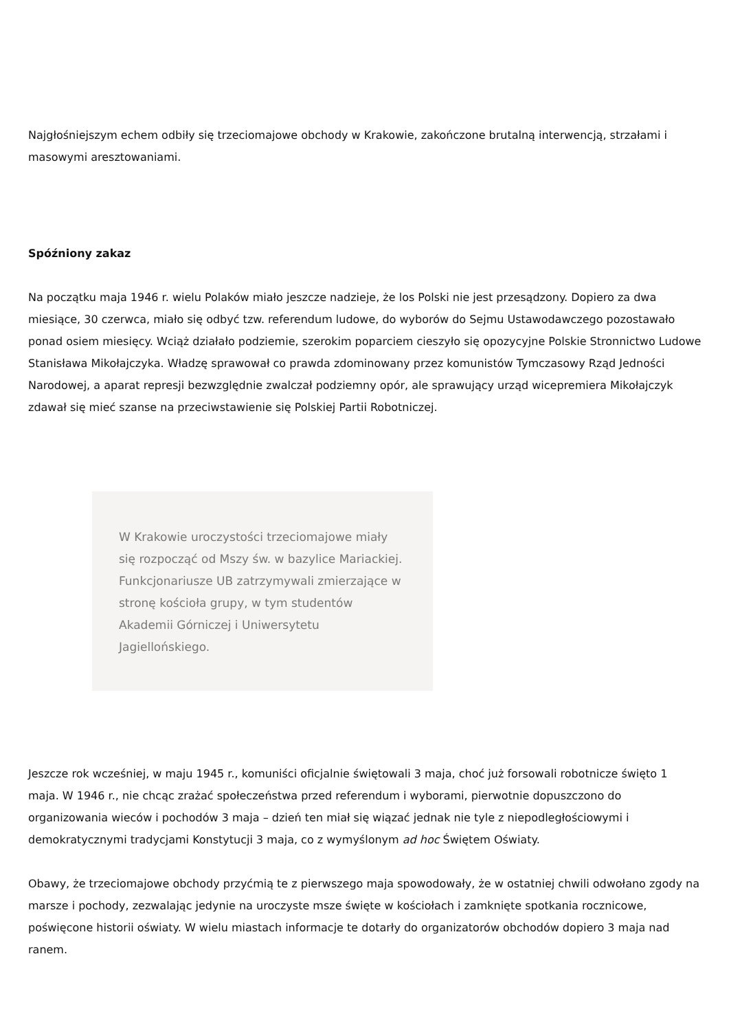Najgłośniejszym echem odbiły się trzeciomajowe obchody w Krakowie, zakończone brutalną interwencją, strzałami i masowymi aresztowaniami.
Spóźniony zakaz
Na początku maja 1946 r. wielu Polaków miało jeszcze nadzieje, że los Polski nie jest przesądzony. Dopiero za dwa miesiące, 30 czerwca, miało się odbyć tzw. referendum ludowe, do wyborów do Sejmu Ustawodawczego pozostawało ponad osiem miesięcy. Wciąż działało podziemie, szerokim poparciem cieszyło się opozycyjne Polskie Stronnictwo Ludowe Stanisława Mikołajczyka. Władzę sprawował co prawda zdominowany przez komunistów Tymczasowy Rząd Jedności Narodowej, a aparat represji bezwzględnie zwalczał podziemny opór, ale sprawujący urząd wicepremiera Mikołajczyk zdawał się mieć szanse na przeciwstawienie się Polskiej Partii Robotniczej.
W Krakowie uroczystości trzeciomajowe miały się rozpocząć od Mszy św. w bazylice Mariackiej. Funkcjonariusze UB zatrzymywali zmierzające w stronę kościoła grupy, w tym studentów Akademii Górniczej i Uniwersytetu Jagiellońskiego.
Jeszcze rok wcześniej, w maju 1945 r., komuniści oficjalnie świętowali 3 maja, choć już forsowali robotnicze święto 1 maja. W 1946 r., nie chcąc zrażać społeczeństwa przed referendum i wyborami, pierwotnie dopuszczono do organizowania wieców i pochodów 3 maja – dzień ten miał się wiązać jednak nie tyle z niepodległościowymi i demokratycznymi tradycjami Konstytucji 3 maja, co z wymyślonym ad hoc Świętem Oświaty.
Obawy, że trzeciomajowe obchody przyćmią te z pierwszego maja spowodowały, że w ostatniej chwili odwołano zgody na marsze i pochody, zezwalając jedynie na uroczyste msze święte w kościołach i zamknięte spotkania rocznicowe, poświęcone historii oświaty. W wielu miastach informacje te dotarły do organizatorów obchodów dopiero 3 maja nad ranem.